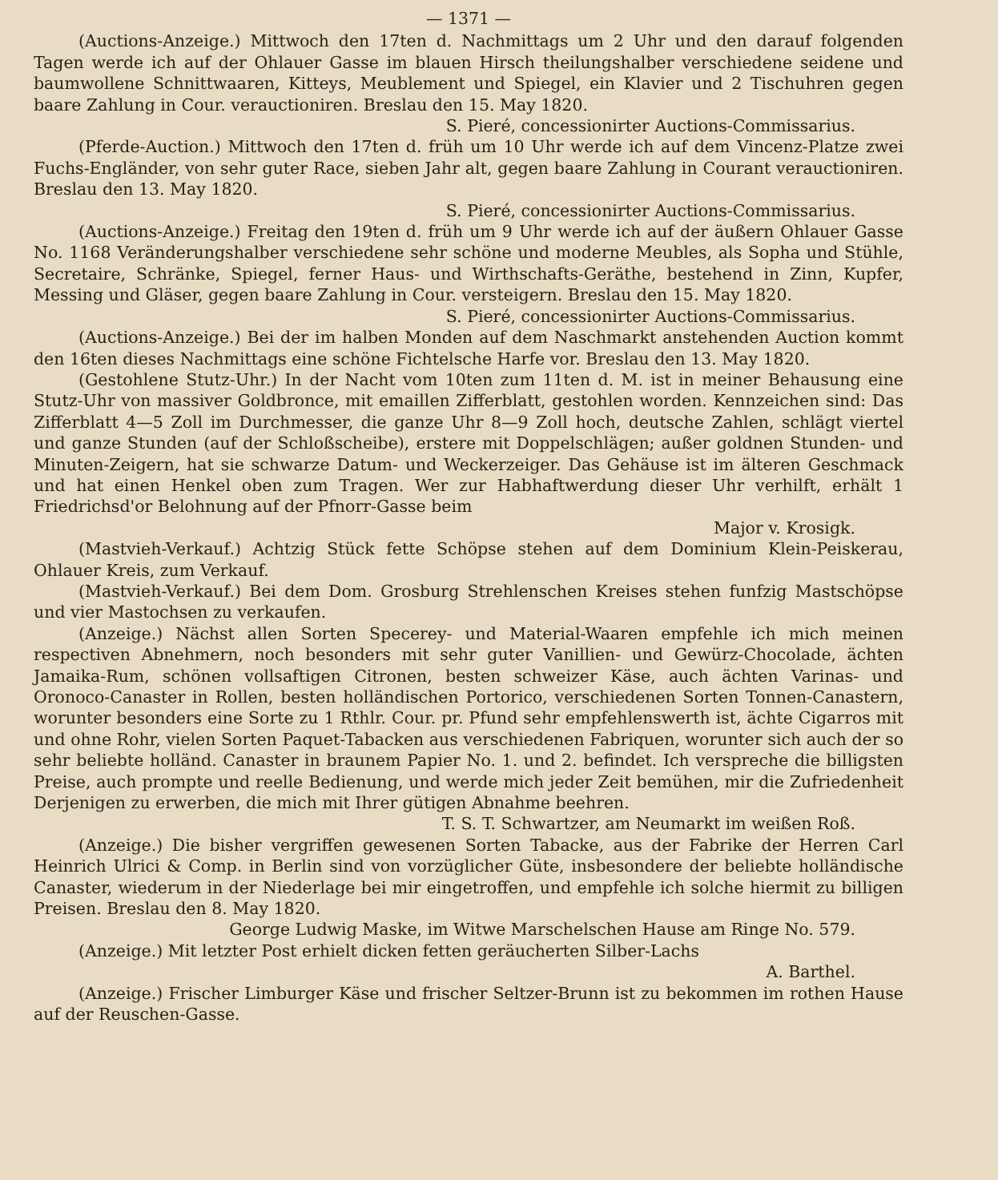— 1371 —
(Auctions-Anzeige.) Mittwoch den 17ten d. Nachmittags um 2 Uhr und den darauf folgenden Tagen werde ich auf der Ohlauer Gasse im blauen Hirsch theilungshalber verschiedene seidene und baumwollene Schnittwaaren, Kitteys, Meublement und Spiegel, ein Klavier und 2 Tischuhren gegen baare Zahlung in Cour. verauctioniren. Breslau den 15. May 1820.
S. Pieré, concessionirter Auctions-Commissarius.
(Pferde-Auction.) Mittwoch den 17ten d. früh um 10 Uhr werde ich auf dem Vincenz-Platze zwei Fuchs-Engländer, von sehr guter Race, sieben Jahr alt, gegen baare Zahlung in Courant verauctioniren. Breslau den 13. May 1820.
S. Pieré, concessionirter Auctions-Commissarius.
(Auctions-Anzeige.) Freitag den 19ten d. früh um 9 Uhr werde ich auf der äußern Ohlauer Gasse No. 1168 Veränderungshalber verschiedene sehr schöne und moderne Meubles, als Sopha und Stühle, Secretaire, Schränke, Spiegel, ferner Haus- und Wirthschafts-Geräthe, bestehend in Zinn, Kupfer, Messing und Gläser, gegen baare Zahlung in Cour. versteigern. Breslau den 15. May 1820.
S. Pieré, concessionirter Auctions-Commissarius.
(Auctions-Anzeige.) Bei der im halben Monden auf dem Naschmarkt anstehenden Auction kommt den 16ten dieses Nachmittags eine schöne Fichtelsche Harfe vor. Breslau den 13. May 1820.
(Gestohlene Stutz-Uhr.) In der Nacht vom 10ten zum 11ten d. M. ist in meiner Behausung eine Stutz-Uhr von massiver Goldbronce, mit emaillen Zifferblatt, gestohlen worden. Kennzeichen sind: Das Zifferblatt 4—5 Zoll im Durchmesser, die ganze Uhr 8—9 Zoll hoch, deutsche Zahlen, schlägt viertel und ganze Stunden (auf der Schloßscheibe), erstere mit Doppelschlägen; außer goldnen Stunden- und Minuten-Zeigern, hat sie schwarze Datum- und Weckerzeiger. Das Gehäuse ist im älteren Geschmack und hat einen Henkel oben zum Tragen. Wer zur Habhaftwerdung dieser Uhr verhilft, erhält 1 Friedrichsd'or Belohnung auf der Pfnorr-Gasse beim
Major v. Krosigk.
(Mastvieh-Verkauf.) Achtzig Stück fette Schöpse stehen auf dem Dominium Klein-Peiskerau, Ohlauer Kreis, zum Verkauf.
(Mastvieh-Verkauf.) Bei dem Dom. Grosburg Strehlenschen Kreises stehen funfzig Mastschöpse und vier Mastochsen zu verkaufen.
(Anzeige.) Nächst allen Sorten Specerey- und Material-Waaren empfehle ich mich meinen respectiven Abnehmern, noch besonders mit sehr guter Vanillien- und Gewürz-Chocolade, ächten Jamaika-Rum, schönen vollsaftigen Citronen, besten schweizer Käse, auch ächten Varinas- und Oronoco-Canaster in Rollen, besten holländischen Portorico, verschiedenen Sorten Tonnen-Canastern, worunter besonders eine Sorte zu 1 Rthlr. Cour. pr. Pfund sehr empfehlenswerth ist, ächte Cigarros mit und ohne Rohr, vielen Sorten Paquet-Tabacken aus verschiedenen Fabriquen, worunter sich auch der so sehr beliebte holländ. Canaster in braunem Papier No. 1. und 2. befindet. Ich verspreche die billigsten Preise, auch prompte und reelle Bedienung, und werde mich jeder Zeit bemühen, mir die Zufriedenheit Derjenigen zu erwerben, die mich mit Ihrer gütigen Abnahme beehren.
T. S. T. Schwartzer, am Neumarkt im weißen Roß.
(Anzeige.) Die bisher vergriffen gewesenen Sorten Tabacke, aus der Fabrike der Herren Carl Heinrich Ulrici & Comp. in Berlin sind von vorzüglicher Güte, insbesondere der beliebte holländische Canaster, wiederum in der Niederlage bei mir eingetroffen, und empfehle ich solche hiermit zu billigen Preisen. Breslau den 8. May 1820.
George Ludwig Maske, im Witwe Marschelschen Hause am Ringe No. 579.
(Anzeige.) Mit letzter Post erhielt dicken fetten geräucherten Silber-Lachs
A. Barthel.
(Anzeige.) Frischer Limburger Käse und frischer Seltzer-Brunn ist zu bekommen im rothen Hause auf der Reuschen-Gasse.